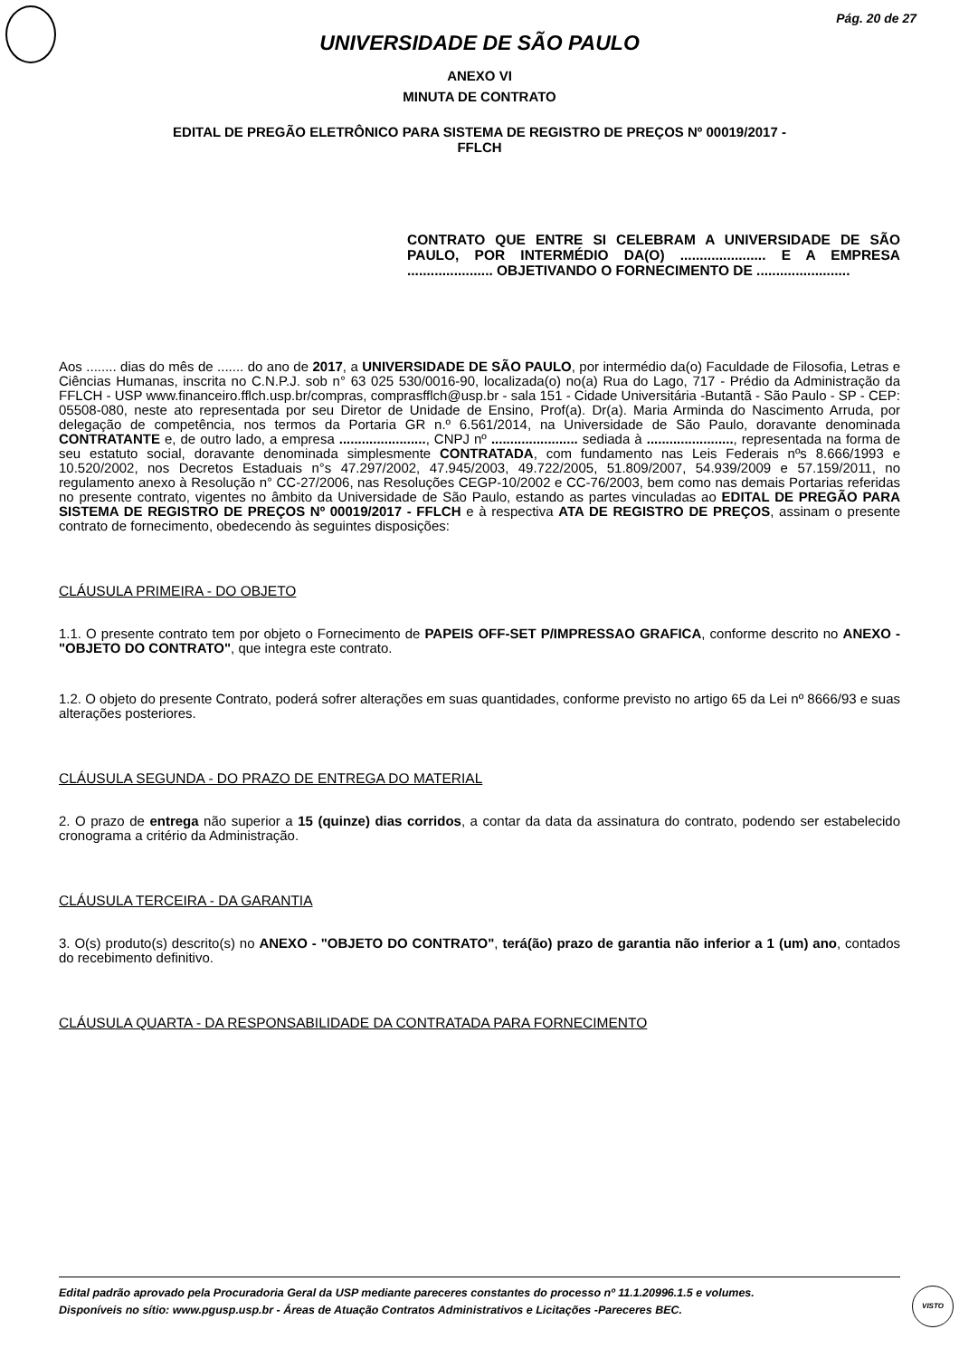Pág. 20 de 27
UNIVERSIDADE DE SÃO PAULO
ANEXO VI
MINUTA DE CONTRATO
EDITAL DE PREGÃO ELETRÔNICO PARA SISTEMA DE REGISTRO DE PREÇOS Nº 00019/2017 -
FFLCH
CONTRATO QUE ENTRE SI CELEBRAM A UNIVERSIDADE DE SÃO PAULO, POR INTERMÉDIO DA(O) ...................... E A EMPRESA ...................... OBJETIVANDO O FORNECIMENTO DE ........................
Aos ........ dias do mês de ....... do ano de 2017, a UNIVERSIDADE DE SÃO PAULO, por intermédio da(o) Faculdade de Filosofia, Letras e Ciências Humanas, inscrita no C.N.P.J. sob n° 63 025 530/0016-90, localizada(o) no(a) Rua do Lago, 717 - Prédio da Administração da FFLCH - USP www.financeiro.fflch.usp.br/compras, comprasfflch@usp.br - sala 151 - Cidade Universitária -Butantã - São Paulo - SP - CEP: 05508-080, neste ato representada por seu Diretor de Unidade de Ensino, Prof(a). Dr(a). Maria Arminda do Nascimento Arruda, por delegação de competência, nos termos da Portaria GR n.º 6.561/2014, na Universidade de São Paulo, doravante denominada CONTRATANTE e, de outro lado, a empresa ......................., CNPJ nº ....................... sediada à ......................., representada na forma de seu estatuto social, doravante denominada simplesmente CONTRATADA, com fundamento nas Leis Federais nºs 8.666/1993 e 10.520/2002, nos Decretos Estaduais n°s 47.297/2002, 47.945/2003, 49.722/2005, 51.809/2007, 54.939/2009 e 57.159/2011, no regulamento anexo à Resolução n° CC-27/2006, nas Resoluções CEGP-10/2002 e CC-76/2003, bem como nas demais Portarias referidas no presente contrato, vigentes no âmbito da Universidade de São Paulo, estando as partes vinculadas ao EDITAL DE PREGÃO PARA SISTEMA DE REGISTRO DE PREÇOS Nº 00019/2017 - FFLCH e à respectiva ATA DE REGISTRO DE PREÇOS, assinam o presente contrato de fornecimento, obedecendo às seguintes disposições:
CLÁUSULA PRIMEIRA - DO OBJETO
1.1. O presente contrato tem por objeto o Fornecimento de PAPEIS OFF-SET P/IMPRESSAO GRAFICA, conforme descrito no ANEXO - "OBJETO DO CONTRATO", que integra este contrato.
1.2. O objeto do presente Contrato, poderá sofrer alterações em suas quantidades, conforme previsto no artigo 65 da Lei nº 8666/93 e suas alterações posteriores.
CLÁUSULA SEGUNDA - DO PRAZO DE ENTREGA DO MATERIAL
2. O prazo de entrega não superior a 15 (quinze) dias corridos, a contar da data da assinatura do contrato, podendo ser estabelecido cronograma a critério da Administração.
CLÁUSULA TERCEIRA - DA GARANTIA
3. O(s) produto(s) descrito(s) no ANEXO - "OBJETO DO CONTRATO", terá(ão) prazo de garantia não inferior a 1 (um) ano, contados do recebimento definitivo.
CLÁUSULA QUARTA - DA RESPONSABILIDADE DA CONTRATADA PARA FORNECIMENTO
Edital padrão aprovado pela Procuradoria Geral da USP mediante pareceres constantes do processo nº 11.1.20996.1.5 e volumes.
Disponíveis no sítio: www.pgusp.usp.br - Áreas de Atuação Contratos Administrativos e Licitações -Pareceres BEC.
VISTO